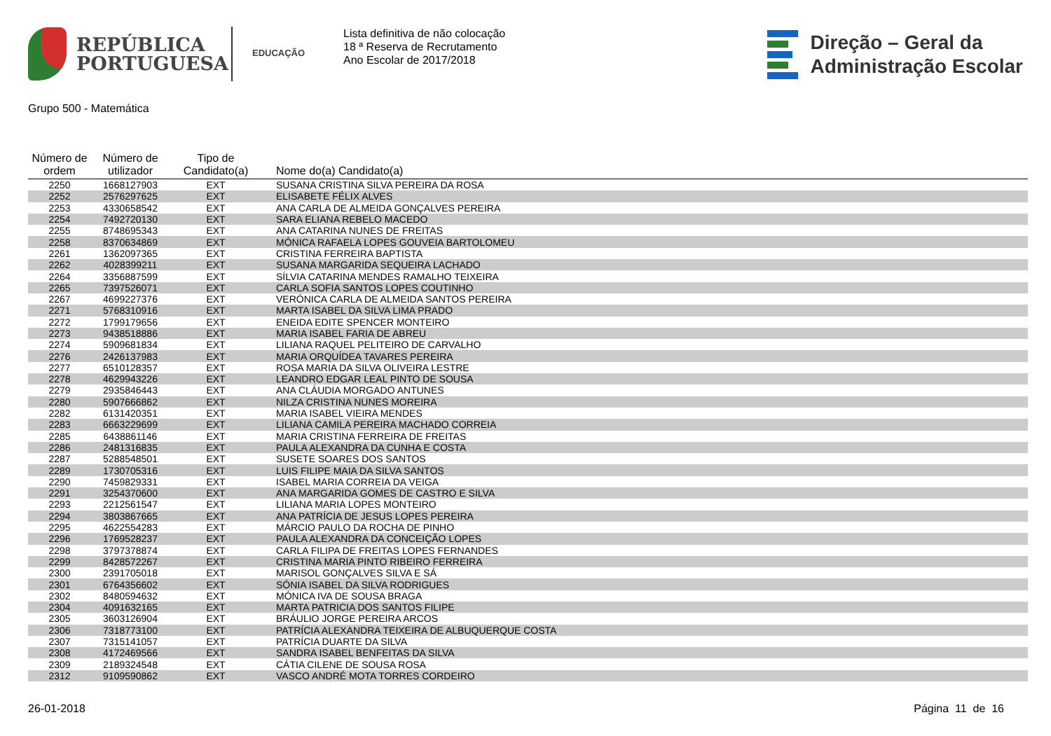REPÚBLICA
PORTUGUESA
EDUCAÇÃO
Lista definitiva de não colocação
18 ª Reserva de Recrutamento
Ano Escolar de 2017/2018
Direção – Geral da
Administração Escolar
Grupo 500 - Matemática
| Número de ordem | Número de utilizador | Tipo de Candidato(a) | Nome do(a) Candidato(a) |
| --- | --- | --- | --- |
| 2250 | 1668127903 | EXT | SUSANA CRISTINA SILVA PEREIRA DA ROSA |
| 2252 | 2576297625 | EXT | ELISABETE FÉLIX ALVES |
| 2253 | 4330658542 | EXT | ANA CARLA DE ALMEIDA GONÇALVES PEREIRA |
| 2254 | 7492720130 | EXT | SARA ELIANA REBELO MACEDO |
| 2255 | 8748695343 | EXT | ANA CATARINA NUNES DE FREITAS |
| 2258 | 8370634869 | EXT | MÓNICA RAFAELA LOPES GOUVEIA BARTOLOMEU |
| 2261 | 1362097365 | EXT | CRISTINA FERREIRA BAPTISTA |
| 2262 | 4028399211 | EXT | SUSANA MARGARIDA SEQUEIRA LACHADO |
| 2264 | 3356887599 | EXT | SÍLVIA CATARINA MENDES RAMALHO TEIXEIRA |
| 2265 | 7397526071 | EXT | CARLA SOFIA SANTOS LOPES COUTINHO |
| 2267 | 4699227376 | EXT | VERÓNICA CARLA DE ALMEIDA SANTOS PEREIRA |
| 2271 | 5768310916 | EXT | MARTA ISABEL DA SILVA LIMA PRADO |
| 2272 | 1799179656 | EXT | ENEIDA EDITE SPENCER MONTEIRO |
| 2273 | 9438518886 | EXT | MARIA ISABEL FARIA DE ABREU |
| 2274 | 5909681834 | EXT | LILIANA RAQUEL PELITEIRO DE CARVALHO |
| 2276 | 2426137983 | EXT | MARIA ORQUÍDEA TAVARES PEREIRA |
| 2277 | 6510128357 | EXT | ROSA MARIA DA SILVA OLIVEIRA LESTRE |
| 2278 | 4629943226 | EXT | LEANDRO EDGAR LEAL PINTO DE SOUSA |
| 2279 | 2935846443 | EXT | ANA CLÁUDIA MORGADO ANTUNES |
| 2280 | 5907666862 | EXT | NILZA CRISTINA NUNES MOREIRA |
| 2282 | 6131420351 | EXT | MARIA ISABEL VIEIRA MENDES |
| 2283 | 6663229699 | EXT | LILIANA CAMILA PEREIRA MACHADO CORREIA |
| 2285 | 6438861146 | EXT | MARIA CRISTINA FERREIRA DE FREITAS |
| 2286 | 2481316835 | EXT | PAULA ALEXANDRA DA CUNHA E COSTA |
| 2287 | 5288548501 | EXT | SUSETE SOARES DOS SANTOS |
| 2289 | 1730705316 | EXT | LUIS FILIPE MAIA DA SILVA SANTOS |
| 2290 | 7459829331 | EXT | ISABEL MARIA CORREIA DA VEIGA |
| 2291 | 3254370600 | EXT | ANA MARGARIDA GOMES DE CASTRO E SILVA |
| 2293 | 2212561547 | EXT | LILIANA MARIA LOPES MONTEIRO |
| 2294 | 3803867665 | EXT | ANA PATRÍCIA DE JESUS LOPES PEREIRA |
| 2295 | 4622554283 | EXT | MÁRCIO PAULO DA ROCHA DE PINHO |
| 2296 | 1769528237 | EXT | PAULA ALEXANDRA DA CONCEIÇÃO LOPES |
| 2298 | 3797378874 | EXT | CARLA FILIPA DE FREITAS LOPES FERNANDES |
| 2299 | 8428572267 | EXT | CRISTINA MARIA PINTO RIBEIRO FERREIRA |
| 2300 | 2391705018 | EXT | MARISOL GONÇALVES SILVA E SÁ |
| 2301 | 6764356602 | EXT | SÓNIA ISABEL DA SILVA RODRIGUES |
| 2302 | 8480594632 | EXT | MÓNICA IVA DE SOUSA BRAGA |
| 2304 | 4091632165 | EXT | MARTA PATRICIA DOS SANTOS FILIPE |
| 2305 | 3603126904 | EXT | BRÁULIO JORGE PEREIRA ARCOS |
| 2306 | 7318773100 | EXT | PATRÍCIA ALEXANDRA TEIXEIRA DE ALBUQUERQUE COSTA |
| 2307 | 7315141057 | EXT | PATRÍCIA DUARTE DA SILVA |
| 2308 | 4172469566 | EXT | SANDRA ISABEL BENFEITAS DA SILVA |
| 2309 | 2189324548 | EXT | CÁTIA CILENE DE SOUSA ROSA |
| 2312 | 9109590862 | EXT | VASCO ANDRÉ MOTA TORRES CORDEIRO |
26-01-2018 Página 11 de 16